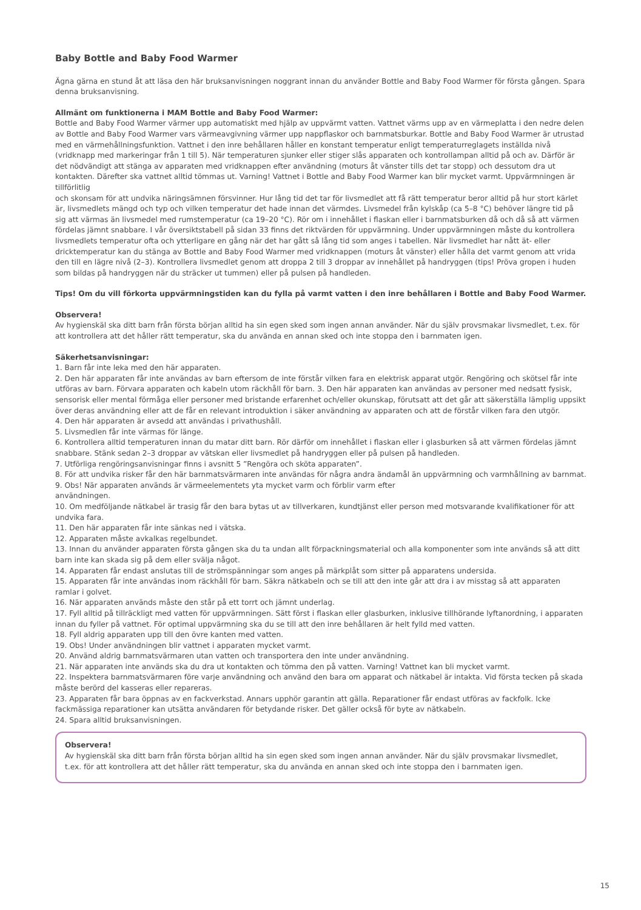Baby Bottle and Baby Food Warmer
Ägna gärna en stund åt att läsa den här bruksanvisningen noggrant innan du använder Bottle and Baby Food Warmer för första gången. Spara denna bruksanvisning.
Allmänt om funktionerna i MAM Bottle and Baby Food Warmer:
Bottle and Baby Food Warmer värmer upp automatiskt med hjälp av uppvärmt vatten. Vattnet värms upp av en värmeplatta i den nedre delen av Bottle and Baby Food Warmer vars värmeavgivning värmer upp nappflaskor och barnmatsburkar. Bottle and Baby Food Warmer är utrustad med en värmehållningsfunktion. Vattnet i den inre behållaren håller en konstant temperatur enligt temperaturreglagets inställda nivå (vridknapp med markeringar från 1 till 5). När temperaturen sjunker eller stiger slås apparaten och kontrollampan alltid på och av. Därför är det nödvändigt att stänga av apparaten med vridknappen efter användning (moturs åt vänster tills det tar stopp) och dessutom dra ut kontakten. Därefter ska vattnet alltid tömmas ut. Varning! Vattnet i Bottle and Baby Food Warmer kan blir mycket varmt. Uppvärmningen är tillförlitlig
och skonsam för att undvika näringsämnen försvinner. Hur lång tid det tar för livsmedlet att få rätt temperatur beror alltid på hur stort kärlet är, livsmedlets mängd och typ och vilken temperatur det hade innan det värmdes. Livsmedel från kylskåp (ca 5–8 °C) behöver längre tid på sig att värmas än livsmedel med rumstemperatur (ca 19–20 °C). Rör om i innehållet i flaskan eller i barnmatsburken då och då så att värmen fördelas jämnt snabbare. I vår översiktstabell på sidan 33 finns det riktvärden för uppvärmning. Under uppvärmningen måste du kontrollera livsmedlets temperatur ofta och ytterligare en gång när det har gått så lång tid som anges i tabellen. När livsmedlet har nått ät- eller dricktemperatur kan du stänga av Bottle and Baby Food Warmer med vridknappen (moturs åt vänster) eller hålla det varmt genom att vrida den till en lägre nivå (2–3). Kontrollera livsmedlet genom att droppa 2 till 3 droppar av innehållet på handryggen (tips! Pröva gropen i huden som bildas på handryggen när du sträcker ut tummen) eller på pulsen på handleden.
Tips! Om du vill förkorta uppvärmningstiden kan du fylla på varmt vatten i den inre behållaren i Bottle and Baby Food Warmer.
Observera!
Av hygienskäl ska ditt barn från första början alltid ha sin egen sked som ingen annan använder. När du själv provsmakar livsmedlet, t.ex. för att kontrollera att det håller rätt temperatur, ska du använda en annan sked och inte stoppa den i barnmaten igen.
Säkerhetsanvisningar:
1. Barn får inte leka med den här apparaten.
2. Den här apparaten får inte användas av barn eftersom de inte förstår vilken fara en elektrisk apparat utgör. Rengöring och skötsel får inte utföras av barn. Förvara apparaten och kabeln utom räckhåll för barn. 3. Den här apparaten kan användas av personer med nedsatt fysisk, sensorisk eller mental förmåga eller personer med bristande erfarenhet och/eller okunskap, förutsatt att det går att säkerställa lämplig uppsikt över deras användning eller att de får en relevant introduktion i säker användning av apparaten och att de förstår vilken fara den utgör.
4. Den här apparaten är avsedd att användas i privathushåll.
5. Livsmedlen får inte värmas för länge.
6. Kontrollera alltid temperaturen innan du matar ditt barn. Rör därför om innehållet i flaskan eller i glasburken så att värmen fördelas jämnt snabbare. Stänk sedan 2–3 droppar av vätskan eller livsmedlet på handryggen eller på pulsen på handleden.
7. Utförliga rengöringsanvisningar finns i avsnitt 5 ”Rengöra och sköta apparaten”.
8. För att undvika risker får den här barnmatsvärmaren inte användas för några andra ändamål än uppvärmning och varmhållning av barnmat.
9. Obs! När apparaten används är värmeelementets yta mycket varm och förblir varm efter
användningen.
10. Om medföljande nätkabel är trasig får den bara bytas ut av tillverkaren, kundtjänst eller person med motsvarande kvalifikationer för att undvika fara.
11. Den här apparaten får inte sänkas ned i vätska.
12. Apparaten måste avkalkas regelbundet.
13. Innan du använder apparaten första gången ska du ta undan allt förpackningsmaterial och alla komponenter som inte används så att ditt barn inte kan skada sig på dem eller svälja något.
14. Apparaten får endast anslutas till de strömspänningar som anges på märkplåt som sitter på apparatens undersida.
15. Apparaten får inte användas inom räckhåll för barn. Säkra nätkabeln och se till att den inte går att dra i av misstag så att apparaten ramlar i golvet.
16. När apparaten används måste den står på ett torrt och jämnt underlag.
17. Fyll alltid på tillräckligt med vatten för uppvärmningen. Sätt först i flaskan eller glasburken, inklusive tillhörande lyftanordning, i apparaten innan du fyller på vattnet. För optimal uppvärmning ska du se till att den inre behållaren är helt fylld med vatten.
18. Fyll aldrig apparaten upp till den övre kanten med vatten.
19. Obs! Under användningen blir vattnet i apparaten mycket varmt.
20. Använd aldrig barnmatsvärmaren utan vatten och transportera den inte under användning.
21. När apparaten inte används ska du dra ut kontakten och tömma den på vatten. Varning! Vattnet kan bli mycket varmt.
22. Inspektera barnmatsvärmaren före varje användning och använd den bara om apparat och nätkabel är intakta. Vid första tecken på skada måste berörd del kasseras eller repareras.
23. Apparaten får bara öppnas av en fackverkstad. Annars upphör garantin att gälla. Reparationer får endast utföras av fackfolk. Icke fackmässiga reparationer kan utsätta användaren för betydande risker. Det gäller också för byte av nätkabeln.
24. Spara alltid bruksanvisningen.
Observera!
Av hygienskäl ska ditt barn från första början alltid ha sin egen sked som ingen annan använder. När du själv provsmakar livsmedlet, t.ex. för att kontrollera att det håller rätt temperatur, ska du använda en annan sked och inte stoppa den i barnmaten igen.
15